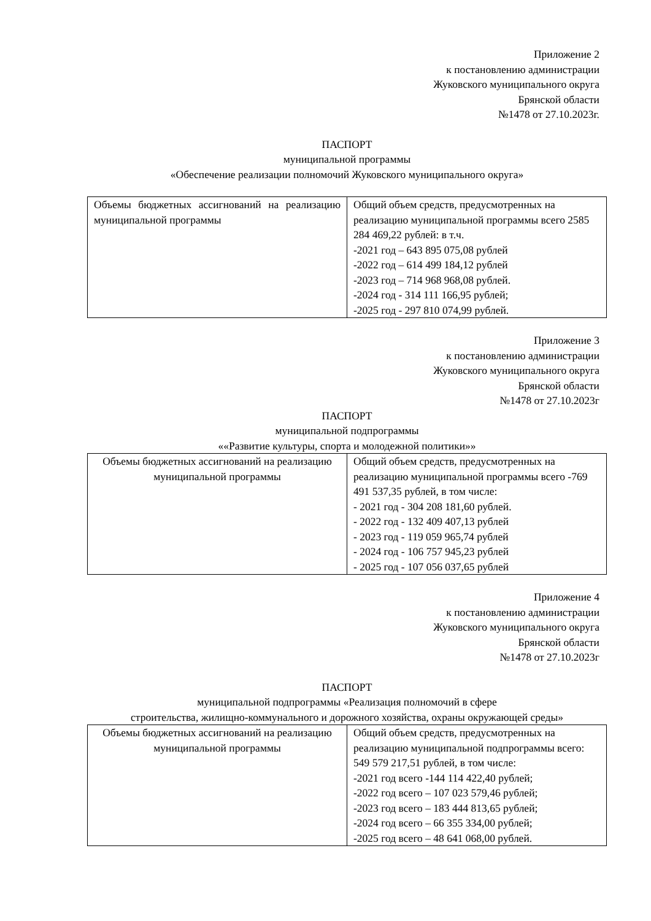Приложение 2
к постановлению администрации
Жуковского муниципального округа
Брянской области
№1478 от 27.10.2023г.
ПАСПОРТ
муниципальной программы
«Обеспечение реализации полномочий Жуковского муниципального округа»
| Объемы бюджетных ассигнований на реализацию муниципальной программы | Общий объем средств, предусмотренных на реализацию муниципальной программы всего 2585 284 469,22 рублей: в т.ч. -2021 год – 643 895 075,08 рублей -2022 год – 614 499 184,12 рублей -2023 год – 714 968 968,08 рублей. -2024 год - 314 111 166,95 рублей; -2025 год - 297 810 074,99 рублей. |
Приложение 3
к постановлению администрации
Жуковского муниципального округа
Брянской области
№1478 от 27.10.2023г
ПАСПОРТ
муниципальной подпрограммы
««Развитие культуры, спорта и молодежной политики»»
| Объемы бюджетных ассигнований на реализацию муниципальной программы | Общий объем средств, предусмотренных на реализацию муниципальной программы всего -769 491 537,35 рублей, в том числе: - 2021 год - 304 208 181,60 рублей. - 2022 год - 132 409 407,13 рублей - 2023 год - 119 059 965,74 рублей - 2024 год - 106 757 945,23 рублей - 2025 год - 107 056 037,65 рублей |
Приложение 4
к постановлению администрации
Жуковского муниципального округа
Брянской области
№1478 от 27.10.2023г
ПАСПОРТ
муниципальной подпрограммы «Реализация полномочий в сфере
строительства, жилищно-коммунального и дорожного хозяйства, охраны окружающей среды»
| Объемы бюджетных ассигнований на реализацию муниципальной программы | Общий объем средств, предусмотренных на реализацию муниципальной подпрограммы всего: 549 579 217,51 рублей, в том числе: -2021 год всего -144 114 422,40 рублей; -2022 год всего – 107 023 579,46 рублей; -2023 год всего – 183 444 813,65 рублей; -2024 год всего – 66 355 334,00 рублей; -2025 год всего – 48 641 068,00 рублей. |